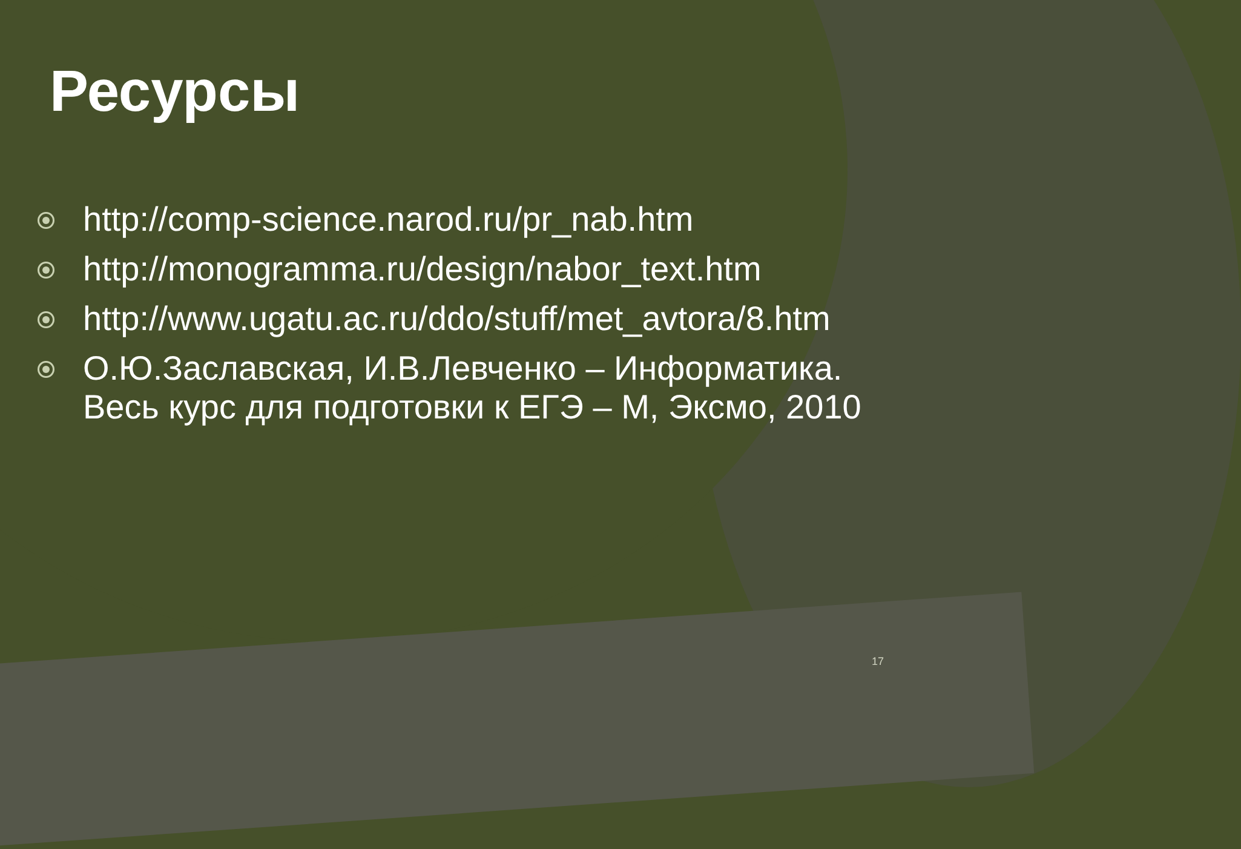Ресурсы
http://comp-science.narod.ru/pr_nab.htm
http://monogramma.ru/design/nabor_text.htm
http://www.ugatu.ac.ru/ddo/stuff/met_avtora/8.htm
О.Ю.Заславская, И.В.Левченко – Информатика. Весь курс для подготовки к ЕГЭ – М, Эксмо, 2010
17